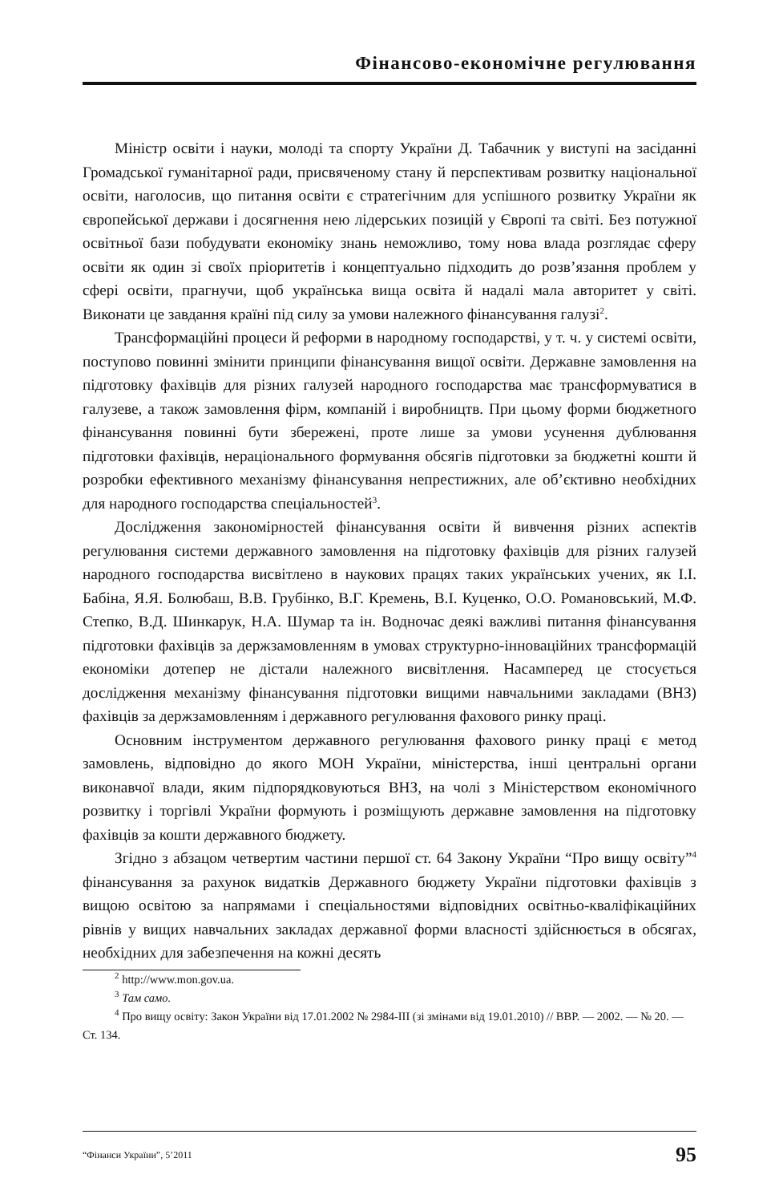Фінансово-економічне регулювання
Міністр освіти і науки, молоді та спорту України Д. Табачник у виступі на засіданні Громадської гуманітарної ради, присвяченому стану й перспективам розвитку національної освіти, наголосив, що питання освіти є стратегічним для успішного розвитку України як європейської держави і досягнення нею лідерських позицій у Європі та світі. Без потужної освітньої бази побудувати економіку знань неможливо, тому нова влада розглядає сферу освіти як один зі своїх пріоритетів і концептуально підходить до розв’язання проблем у сфері освіти, прагнучи, щоб українська вища освіта й надалі мала авторитет у світі. Виконати це завдання країні під силу за умови належного фінансування галузі<sup>2</sup>.
Трансформаційні процеси й реформи в народному господарстві, у т. ч. у системі освіти, поступово повинні змінити принципи фінансування вищої освіти. Державне замовлення на підготовку фахівців для різних галузей народного господарства має трансформуватися в галузеве, а також замовлення фірм, компаній і виробництв. При цьому форми бюджетного фінансування повинні бути збережені, проте лише за умови усунення дублювання підготовки фахівців, нераціонального формування обсягів підготовки за бюджетні кошти й розробки ефективного механізму фінансування непрестижних, але об’єктивно необхідних для народного господарства спеціальностей<sup>3</sup>.
Дослідження закономірностей фінансування освіти й вивчення різних аспектів регулювання системи державного замовлення на підготовку фахівців для різних галузей народного господарства висвітлено в наукових працях таких українських учених, як І.І. Бабіна, Я.Я. Болюбаш, В.В. Грубінко, В.Г. Кремень, В.І. Куценко, О.О. Романовський, М.Ф. Степко, В.Д. Шинкарук, Н.А. Шумар та ін. Водночас деякі важливі питання фінансування підготовки фахівців за держзамовленням в умовах структурно-інноваційних трансформацій економіки дотепер не дістали належного висвітлення. Насамперед це стосується дослідження механізму фінансування підготовки вищими навчальними закладами (ВНЗ) фахівців за держзамовленням і державного регулювання фахового ринку праці.
Основним інструментом державного регулювання фахового ринку праці є метод замовлень, відповідно до якого МОН України, міністерства, інші центральні органи виконавчої влади, яким підпорядковуються ВНЗ, на чолі з Міністерством економічного розвитку і торгівлі України формують і розміщують державне замовлення на підготовку фахівців за кошти державного бюджету.
Згідно з абзацом четвертим частини першої ст. 64 Закону України “Про вищу освіту”<sup>4</sup> фінансування за рахунок видатків Державного бюджету України підготовки фахівців з вищою освітою за напрямами і спеціальностями відповідних освітньо-кваліфікаційних рівнів у вищих навчальних закладах державної форми власності здійснюється в обсягах, необхідних для забезпечення на кожні десять
<sup>2</sup> http://www.mon.gov.ua.
<sup>3</sup> Там само.
<sup>4</sup> Про вищу освіту: Закон України від 17.01.2002 № 2984-III (зі змінами від 19.01.2010) // ВВР. — 2002. — № 20. — Ст. 134.
“Фінанси України”, 5’2011 95